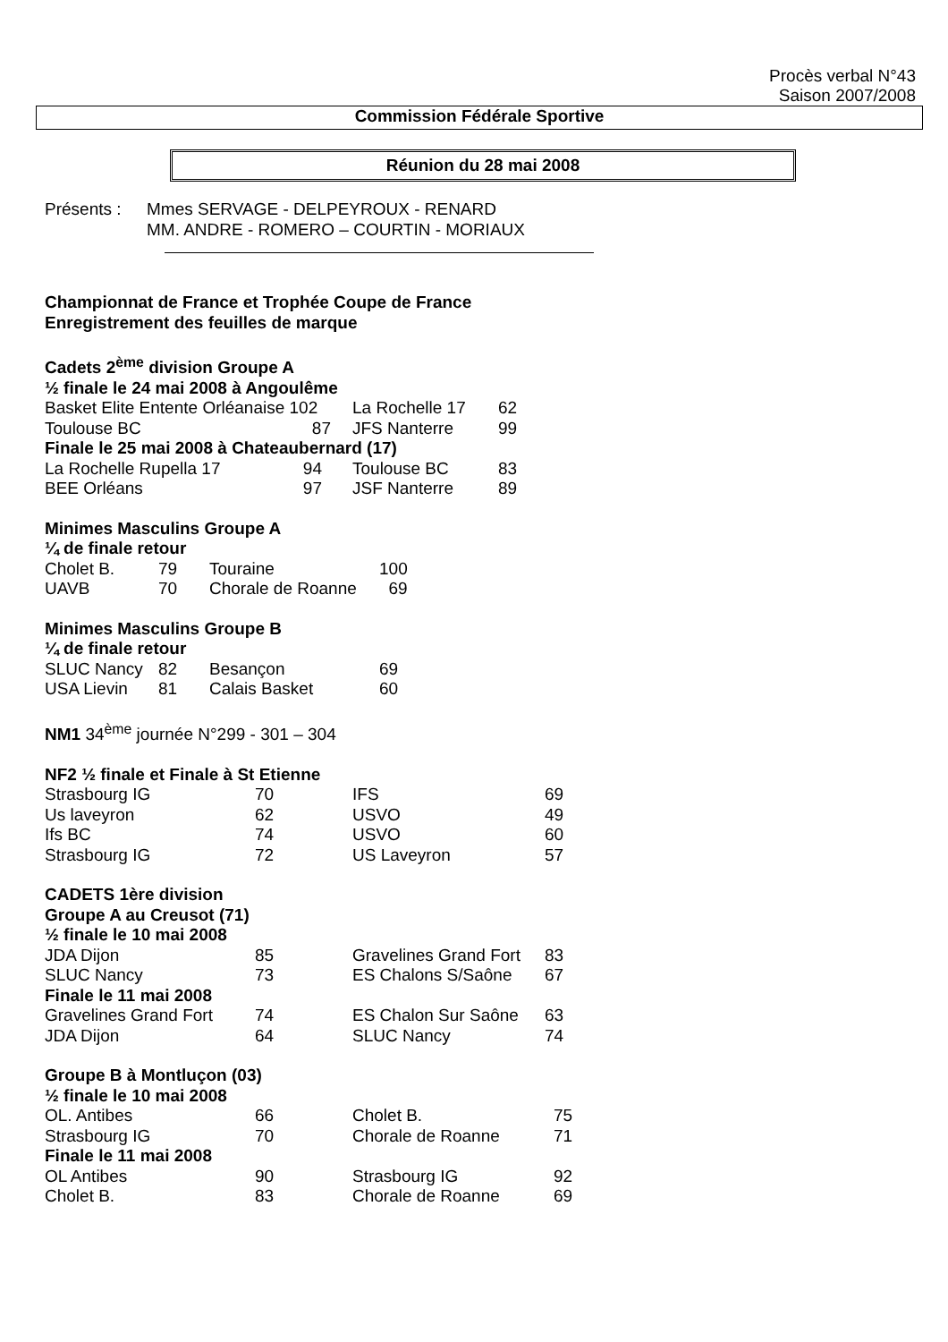Procès verbal N°43
Saison 2007/2008
Commission Fédérale Sportive
Réunion du 28 mai 2008
| Présents : | Mmes SERVAGE - DELPEYROUX - RENARD |
| | MM. ANDRE - ROMERO – COURTIN - MORIAUX |
Championnat de France et Trophée Coupe de France
Enregistrement des feuilles de marque
Cadets 2<sup>ème</sup> division Groupe A
½ finale le 24 mai 2008 à Angoulême
| Basket Elite Entente Orléanaise 102 | La Rochelle 17 | 62 |
| Toulouse BC 87 | JFS Nanterre | 99 |
Finale le 25 mai 2008 à Chateaubernard (17)
| La Rochelle Rupella 17 94 | Toulouse BC | 83 |
| BEE Orléans 97 | JSF Nanterre | 89 |
Minimes Masculins Groupe A
¼ de finale retour
| Cholet B. | 79 | Touraine | 100 |
| UAVB | 70 | Chorale de Roanne | 69 |
Minimes Masculins Groupe B
¼ de finale retour
| SLUC Nancy | 82 | Besançon | 69 |
| USA Lievin | 81 | Calais Basket | 60 |
NM1 34<sup>ème</sup> journée N°299 - 301 – 304
NF2 ½ finale et Finale à St Etienne
| Strasbourg IG | 70 | IFS | 69 |
| Us laveyron | 62 | USVO | 49 |
| Ifs BC | 74 | USVO | 60 |
| Strasbourg IG | 72 | US Laveyron | 57 |
CADETS 1ère division
Groupe A au Creusot (71)
½ finale le 10 mai 2008
| JDA Dijon | 85 | Gravelines Grand Fort | 83 |
| SLUC Nancy | 73 | ES Chalons S/Saône | 67 |
Finale le 11 mai 2008
| Gravelines Grand Fort | 74 | ES Chalon Sur Saône | 63 |
| JDA Dijon | 64 | SLUC Nancy | 74 |
Groupe B à Montluçon (03)
½ finale le 10 mai 2008
| OL. Antibes | 66 | Cholet B. | 75 |
| Strasbourg IG | 70 | Chorale de Roanne | 71 |
Finale le 11 mai 2008
| OL Antibes | 90 | Strasbourg IG | 92 |
| Cholet B. | 83 | Chorale de Roanne | 69 |